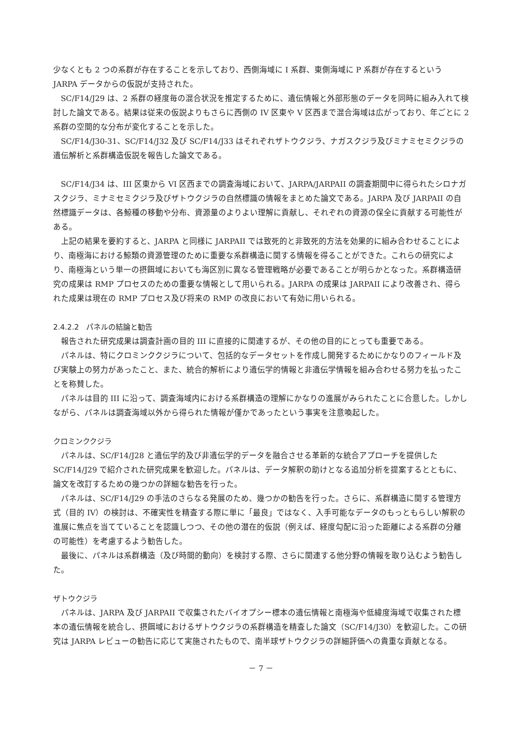少なくとも 2 つの系群が存在することを示しており、西側海域に I 系群、東側海域に P 系群が存在するという JARPA データからの仮説が支持された。
SC/F14/J29 は、2 系群の経度毎の混合状況を推定するために、遺伝情報と外部形態のデータを同時に組み入れて検討した論文である。結果は従来の仮説よりもさらに西側の IV 区東や V 区西まで混合海域は広がっており、年ごとに 2 系群の空間的な分布が変化することを示した。
SC/F14/J30-31、SC/F14/J32 及び SC/F14/J33 はそれぞれザトウクジラ、ナガスクジラ及びミナミセミクジラの遺伝解析と系群構造仮説を報告した論文である。
SC/F14/J34 は、III 区東から VI 区西までの調査海域において、JARPA/JARPAII の調査期間中に得られたシロナガスクジラ、ミナミセミクジラ及びザトウクジラの自然標識の情報をまとめた論文である。JARPA 及び JARPAII の自然標識データは、各鯨種の移動や分布、資源量のよりよい理解に貢献し、それぞれの資源の保全に貢献する可能性がある。
上記の結果を要約すると、JARPA と同様に JARPAII では致死的と非致死的方法を効果的に組み合わせることにより、南極海における鯨類の資源管理のために重要な系群構造に関する情報を得ることができた。これらの研究により、南極海という単一の摂餌域においても海区別に異なる管理戦略が必要であることが明らかとなった。系群構造研究の成果は RMP プロセスのための重要な情報として用いられる。JARPA の成果は JARPAII により改善され、得られた成果は現在の RMP プロセス及び将来の RMP の改良において有効に用いられる。
2.4.2.2　パネルの結論と勧告
報告された研究成果は調査計画の目的 III に直接的に関連するが、その他の目的にとっても重要である。
パネルは、特にクロミンククジラについて、包括的なデータセットを作成し開発するためにかなりのフィールド及び実験上の努力があったこと、また、統合的解析により遺伝学的情報と非遺伝学情報を組み合わせる努力を払ったことを称賛した。
パネルは目的 III に沿って、調査海域内における系群構造の理解にかなりの進展がみられたことに合意した。しかしながら、パネルは調査海域以外から得られた情報が僅かであったという事実を注意喚起した。
クロミンククジラ
パネルは、SC/F14/J28 と遺伝学的及び非遺伝学的データを融合させる革新的な統合アプローチを提供した SC/F14/J29 で紹介された研究成果を歓迎した。パネルは、データ解釈の助けとなる追加分析を提案するとともに、論文を改訂するための幾つかの詳細な勧告を行った。
パネルは、SC/F14/J29 の手法のさらなる発展のため、幾つかの勧告を行った。さらに、系群構造に関する管理方式（目的 IV）の検討は、不確実性を精査する際に単に「最良」ではなく、入手可能なデータのもっともらしい解釈の進展に焦点を当てていることを認識しつつ、その他の潜在的仮説（例えば、経度勾配に沿った距離による系群の分離の可能性）を考慮するよう勧告した。
最後に、パネルは系群構造（及び時間的動向）を検討する際、さらに関連する他分野の情報を取り込むよう勧告した。
ザトウクジラ
パネルは、JARPA 及び JARPAII で収集されたバイオプシー標本の遺伝情報と南極海や低緯度海域で収集された標本の遺伝情報を統合し、摂餌域におけるザトウクジラの系群構造を精査した論文（SC/F14/J30）を歓迎した。この研究は JARPA レビューの勧告に応じて実施されたもので、南半球ザトウクジラの詳細評価への貴重な貢献となる。
－ 7 －